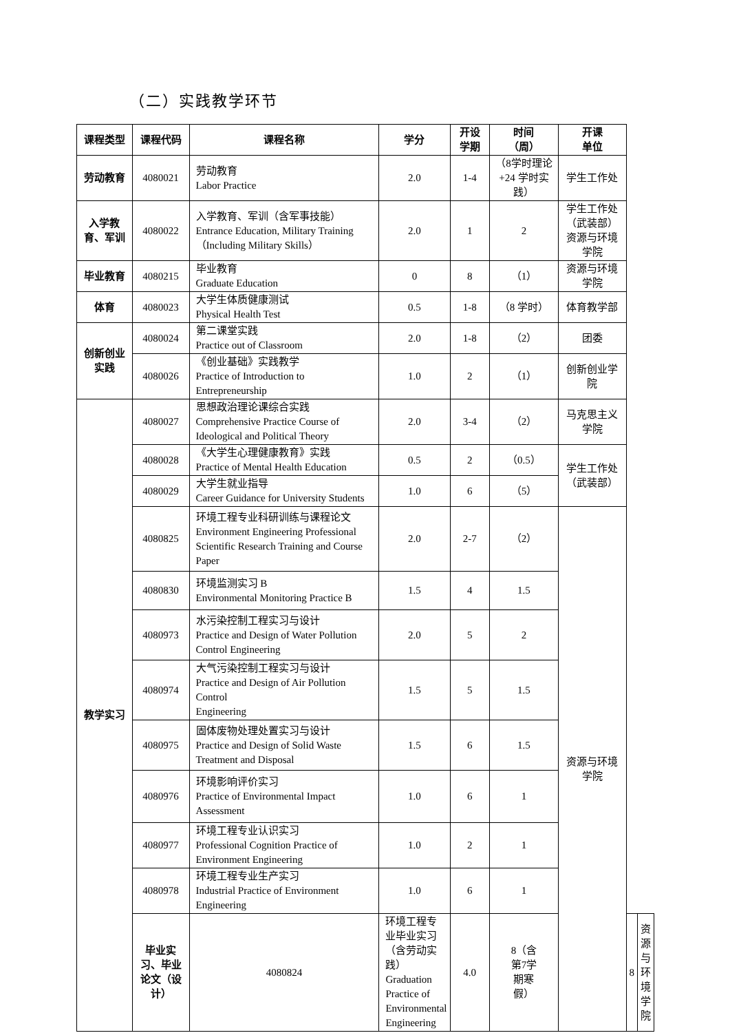（二）实践教学环节
| 课程类型 | 课程代码 | 课程名称 | 学分 | 开设 学期 | 时间 （周） | 开课 单位 | | |
| --- | --- | --- | --- | --- | --- | --- | --- | --- |
| 劳动教育 | 4080021 | 劳动教育 Labor Practice | 2.0 | 1-4 | （8学时理论 +24 学时实 践） | 学生工作处 | | |
| 入学教 育、军训 | 4080022 | 入学教育、军训（含军事技能） Entrance Education, Military Training （Including Military Skills） | 2.0 | 1 | 2 | 学生工作处 （武装部） 资源与环境 学院 | | |
| 毕业教育 | 4080215 | 毕业教育 Graduate Education | 0 | 8 | （1） | 资源与环境 学院 | | |
| 体育 | 4080023 | 大学生体质健康测试 Physical Health Test | 0.5 | 1-8 | （8 学时） | 体育教学部 | | |
| 创新创业 实践 | 4080024 | 第二课堂实践 Practice out of Classroom | 2.0 | 1-8 | （2） | 团委 | | |
| | 4080026 | 《创业基础》实践教学 Practice of Introduction to Entrepreneurship | 1.0 | 2 | （1） | 创新创业学 院 | | |
| 教学实习 | 4080027 | 思想政治理论课综合实践 Comprehensive Practice Course of Ideological and Political Theory | 2.0 | 3-4 | （2） | 马克思主义 学院 | | |
| | 4080028 | 《大学生心理健康教育》实践 Practice of Mental Health Education | 0.5 | 2 | （0.5） | 学生工作处 （武装部） | | |
| | 4080029 | 大学生就业指导 Career Guidance for University Students | 1.0 | 6 | （5） | | | |
| | 4080825 | 环境工程专业科研训练与课程论文 Environment Engineering Professional Scientific Research Training and Course Paper | 2.0 | 2-7 | （2） | 资源与环境 学院 | | |
| | 4080830 | 环境监测实习 B Environmental Monitoring Practice B | 1.5 | 4 | 1.5 | | | |
| | 4080973 | 水污染控制工程实习与设计 Practice and Design of Water Pollution Control Engineering | 2.0 | 5 | 2 | | | |
| | 4080974 | 大气污染控制工程实习与设计 Practice and Design of Air Pollution Control Engineering | 1.5 | 5 | 1.5 | | | |
| | 4080975 | 固体废物处理处置实习与设计 Practice and Design of Solid Waste Treatment and Disposal | 1.5 | 6 | 1.5 | | | |
| | 4080976 | 环境影响评价实习 Practice of Environmental Impact Assessment | 1.0 | 6 | 1 | | | |
| | 4080977 | 环境工程专业认识实习 Professional Cognition Practice of Environment Engineering | 1.0 | 2 | 1 | | | |
| | 4080978 | 环境工程专业生产实习 Industrial Practice of Environment Engineering | 1.0 | 6 | 1 | | | |
| | 毕业实 习、毕业 论文（设 计） | 4080824 | 环境工程专业毕业实习（含劳动实践） Graduation Practice of Environmental Engineering | 4.0 | 8（含 第7学 期寒 假） | | 8 | 资源与环境 学院 |